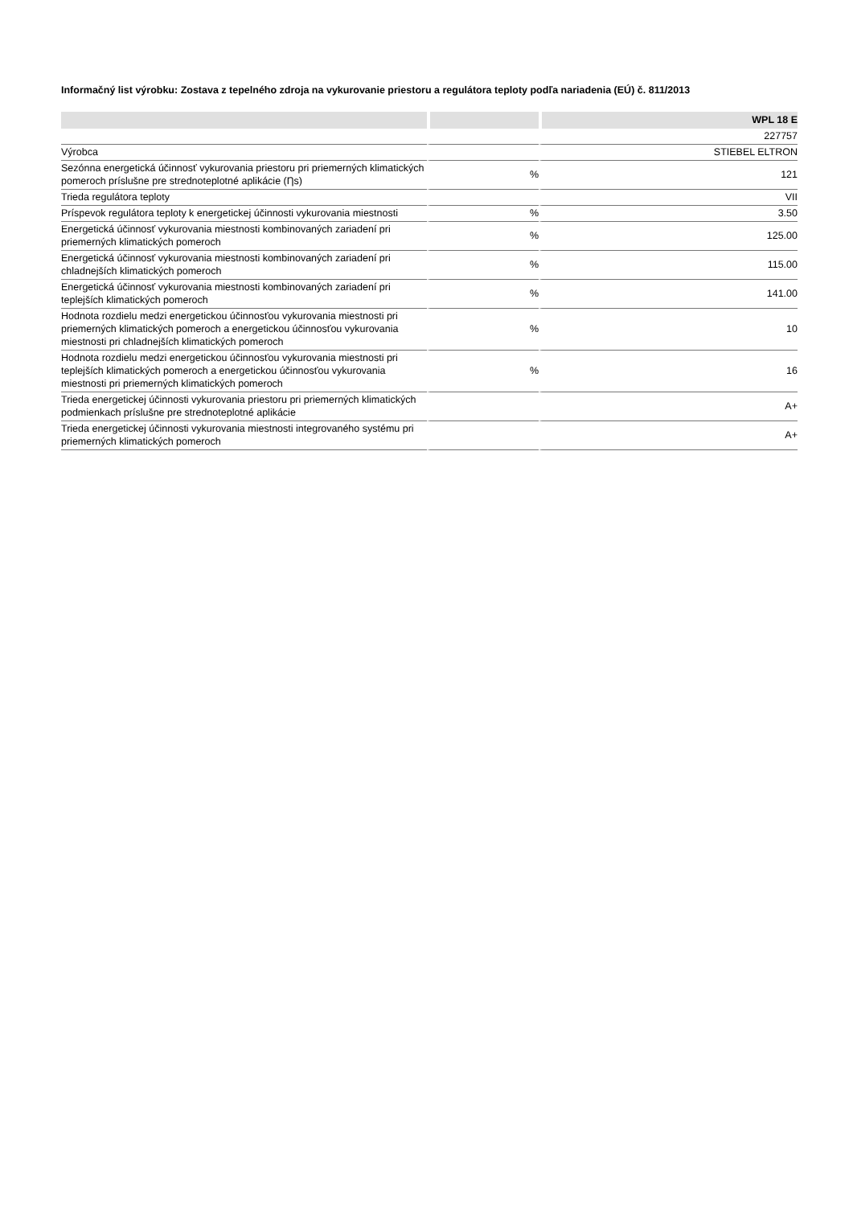Informačný list výrobku: Zostava z tepelného zdroja na vykurovanie priestoru a regulátora teploty podľa nariadenia (EÚ) č. 811/2013
| | | WPL 18 E |
| --- | --- | --- |
| | | 227757 |
| Výrobca | | STIEBEL ELTRON |
| Sezónna energetická účinnosť vykurovania priestoru pri priemerných klimatických pomeroch príslušne pre strednoteplotné aplikácie (Ƞs) | % | 121 |
| Trieda regulátora teploty | | VII |
| Príspevok regulátora teploty k energetickej účinnosti vykurovania miestnosti | % | 3.50 |
| Energetická účinnosť vykurovania miestnosti kombinovaných zariadení pri priemerných klimatických pomeroch | % | 125.00 |
| Energetická účinnosť vykurovania miestnosti kombinovaných zariadení pri chladnejších klimatických pomeroch | % | 115.00 |
| Energetická účinnosť vykurovania miestnosti kombinovaných zariadení pri teplejších klimatických pomeroch | % | 141.00 |
| Hodnota rozdielu medzi energetickou účinnosťou vykurovania miestnosti pri priemerných klimatických pomeroch a energetickou účinnosťou vykurovania miestnosti pri chladnejších klimatických pomeroch | % | 10 |
| Hodnota rozdielu medzi energetickou účinnosťou vykurovania miestnosti pri teplejších klimatických pomeroch a energetickou účinnosťou vykurovania miestnosti pri priemerných klimatických pomeroch | % | 16 |
| Trieda energetickej účinnosti vykurovania priestoru pri priemerných klimatických podmienkach príslušne pre strednoteplotné aplikácie | | A+ |
| Trieda energetickej účinnosti vykurovania miestnosti integrovaného systému pri priemerných klimatických pomeroch | | A+ |